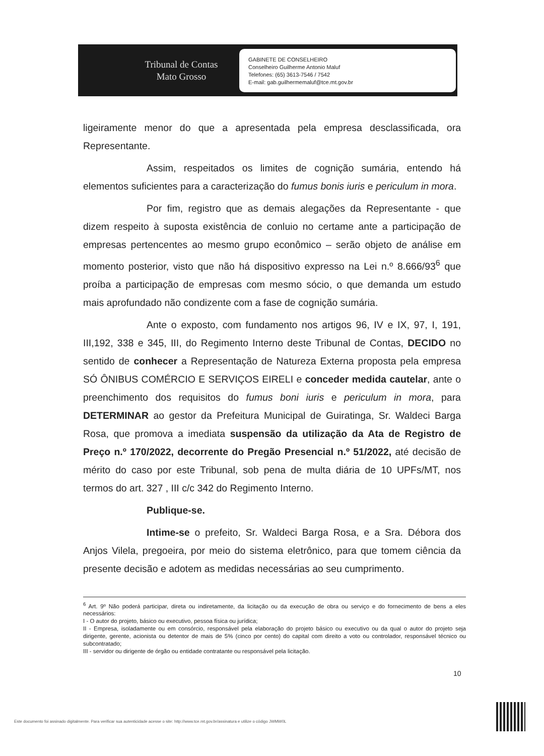Tribunal de Contas
Mato Grosso
GABINETE DE CONSELHEIRO
Conselheiro Guilherme Antonio Maluf
Telefones: (65) 3613-7546 / 7542
E-mail: gab.guilhermemaluf@tce.mt.gov.br
ligeiramente menor do que a apresentada pela empresa desclassificada, ora Representante.
Assim, respeitados os limites de cognição sumária, entendo há elementos suficientes para a caracterização do fumus bonis iuris e periculum in mora.
Por fim, registro que as demais alegações da Representante - que dizem respeito à suposta existência de conluio no certame ante a participação de empresas pertencentes ao mesmo grupo econômico – serão objeto de análise em momento posterior, visto que não há dispositivo expresso na Lei n.º 8.666/93<sup>6</sup> que proíba a participação de empresas com mesmo sócio, o que demanda um estudo mais aprofundado não condizente com a fase de cognição sumária.
Ante o exposto, com fundamento nos artigos 96, IV e IX, 97, I, 191, III,192, 338 e 345, III, do Regimento Interno deste Tribunal de Contas, DECIDO no sentido de conhecer a Representação de Natureza Externa proposta pela empresa SÓ ÔNIBUS COMÉRCIO E SERVIÇOS EIRELI e conceder medida cautelar, ante o preenchimento dos requisitos do fumus boni iuris e periculum in mora, para DETERMINAR ao gestor da Prefeitura Municipal de Guiratinga, Sr. Waldeci Barga Rosa, que promova a imediata suspensão da utilização da Ata de Registro de Preço n.º 170/2022, decorrente do Pregão Presencial n.º 51/2022, até decisão de mérito do caso por este Tribunal, sob pena de multa diária de 10 UPFs/MT, nos termos do art. 327 , III c/c 342 do Regimento Interno.
Publique-se.
Intime-se o prefeito, Sr. Waldeci Barga Rosa, e a Sra. Débora dos Anjos Vilela, pregoeira, por meio do sistema eletrônico, para que tomem ciência da presente decisão e adotem as medidas necessárias ao seu cumprimento.
<sup>6</sup> Art. 9º Não poderá participar, direta ou indiretamente, da licitação ou da execução de obra ou serviço e do fornecimento de bens a eles necessários:
I - O autor do projeto, básico ou executivo, pessoa física ou jurídica;
II - Empresa, isoladamente ou em consórcio, responsável pela elaboração do projeto básico ou executivo ou da qual o autor do projeto seja dirigente, gerente, acionista ou detentor de mais de 5% (cinco por cento) do capital com direito a voto ou controlador, responsável técnico ou subcontratado;
III - servidor ou dirigente de órgão ou entidade contratante ou responsável pela licitação.
10
Este documento foi assinado digitalmente. Para verificar sua autenticidade acesse o site: http://www.tce.mt.gov.br/assinatura e utilize o código JWMW0L